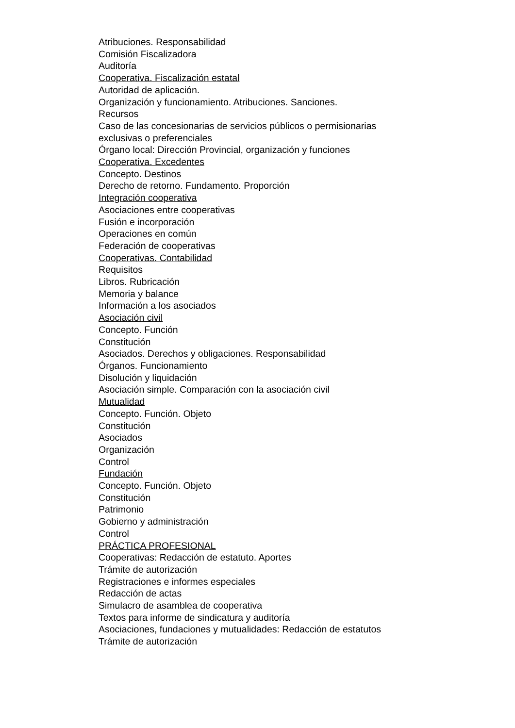Atribuciones. Responsabilidad
Comisión Fiscalizadora
Auditoría
Cooperativa. Fiscalización estatal
Autoridad de aplicación.
Organización y funcionamiento. Atribuciones. Sanciones.
Recursos
Caso de las concesionarias de servicios públicos o permisionarias exclusivas o preferenciales
Órgano local: Dirección Provincial, organización y funciones
Cooperativa. Excedentes
Concepto. Destinos
Derecho de retorno. Fundamento. Proporción
Integración cooperativa
Asociaciones entre cooperativas
Fusión e incorporación
Operaciones en común
Federación de cooperativas
Cooperativas. Contabilidad
Requisitos
Libros. Rubricación
Memoria y balance
Información a los asociados
Asociación civil
Concepto. Función
Constitución
Asociados. Derechos y obligaciones. Responsabilidad
Órganos. Funcionamiento
Disolución y liquidación
Asociación simple. Comparación con la asociación civil
Mutualidad
Concepto. Función. Objeto
Constitución
Asociados
Organización
Control
Fundación
Concepto. Función. Objeto
Constitución
Patrimonio
Gobierno y administración
Control
PRÁCTICA PROFESIONAL
Cooperativas: Redacción de estatuto. Aportes
Trámite de autorización
Registraciones e informes especiales
Redacción de actas
Simulacro de asamblea de cooperativa
Textos para informe de sindicatura y auditoría
Asociaciones, fundaciones y mutualidades: Redacción de estatutos
Trámite de autorización